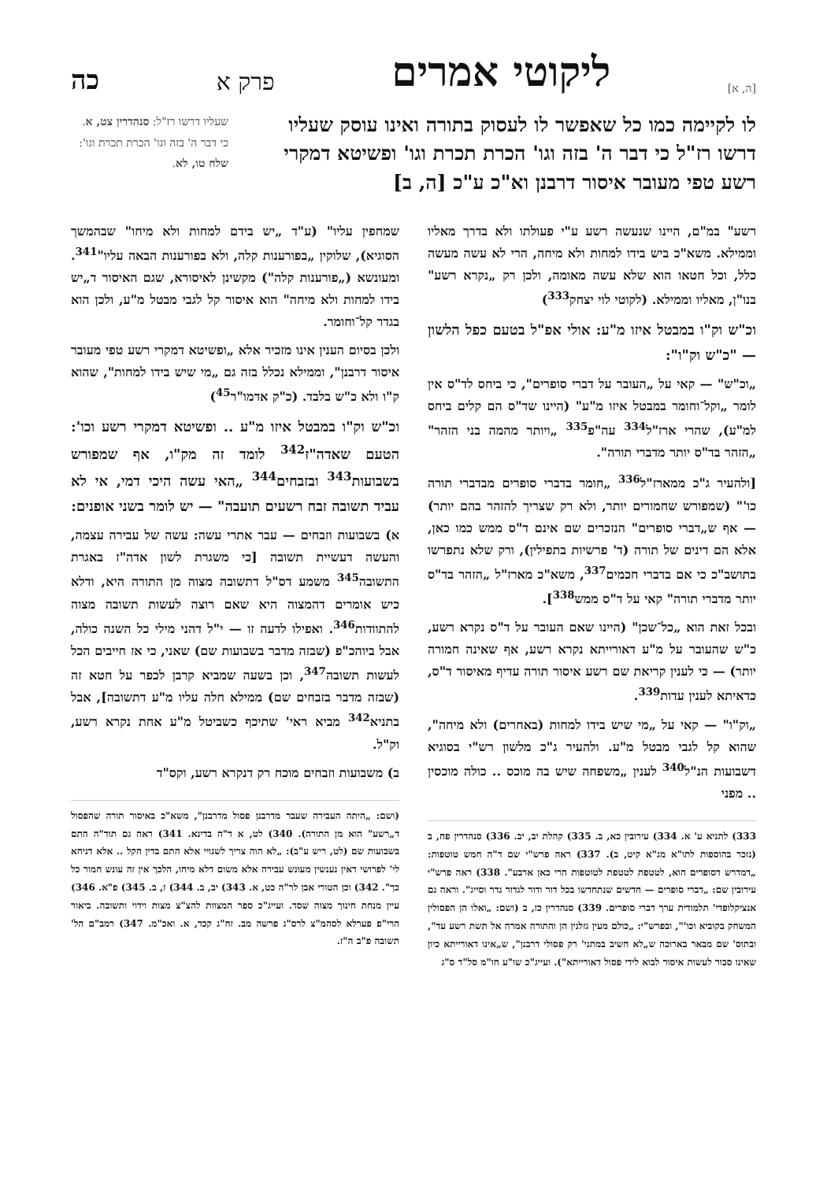[ה, א] ליקוטי אמרים פרק א כה
לו לקיימה כמו כל שאפשר לו לעסוק בתורה ואינו עוסק שעליו דרשו רז"ל כי דבר ה' בזה וגו' הכרת תכרת וגו' ופשיטא דמקרי רשע טפי מעובר איסור דרבנן וא"כ ע"כ [ה, ב]
שעליו דרשו רז"ל: סנהדרין צט, א. כי דבר ה' בזה וגו' הכרת תכרת וגו': שלח טו, לא.
רשע" במ"ם, היינו שנעשה רשע ע"י פעולתו ולא בדרך מאליו וממילא. משא"כ ביש בידו למחות ולא מיחה, הרי לא עשה מעשה כלל, וכל חטאו הוא שלא עשה מאומה, ולכן רק „נקרא רשע" בנו"ן, מאליו וממילא. (לקוטי לוי יצחק<sup>333</sup>)
וכ"ש וק"ו במבטל איזו מ"ע: אולי אפ"ל בטעם כפל הלשון — "כ"ש וק"ו":
„וכ"ש" — קאי על „העובר על דברי סופרים", כי ביחס לד"ס אין לומר „וקל־וחומר במבטל איזו מ"ע" (היינו שד"ס הם קלים ביחס למ"ע), שהרי ארז"ל<sup>334</sup> עה"פ<sup>335</sup> „ויותר מהמה בני הזהר" „הזהר בד"ס יותר מדברי תורה".
[ולהעיר ג"כ ממארז"ל<sup>336</sup> „חומר בדברי סופרים מבדברי תורה כו'" (שמפורש שחמורים יותר, ולא רק שצריך להזהר בהם יותר) — אף ש„דברי סופרים" הנזכרים שם אינם ד"ס ממש כמו כאן, אלא הם דינים של תורה (ד' פרשיות בתפילין), ורק שלא נתפרשו בתושב"כ כי אם בדברי חכמים<sup>337</sup>, משא"כ מארז"ל „הזהר בד"ס יותר מדברי תורה" קאי על ד"ס ממש<sup>338</sup>].
ובכל זאת הוא „כל־שכן" (היינו שאם העובר על ד"ס נקרא רשע, כ"ש שהעובר על מ"ע דאורייתא נקרא רשע, אף שאינה חמורה יותר) — כי לענין קריאת שם רשע איסור תורה עדיף מאיסור ד"ס, כדאיתא לענין עדות<sup>339</sup>.
„וק"ו" — קאי על „מי שיש בידו למחות (באחרים) ולא מיחה", שהוא קל לגבי מבטל מ"ע. ולהעיר ג"כ מלשון רש"י בסוגיא דשבועות הנ"ל<sup>340</sup> לענין „משפחה שיש בה מוכס .. כולה מוכסין .. מפני
333) לתניא ע' א. 334) עירובין כא, ב. 335) קהלת יב, יב. 336) סנהדרין פח, ב (נזכר בהוספות לתו"א מג"א קיט, ב). 337) ראה פרש"י שם ד"ה חמש טוטפות: „דמדרש דסופרים הוא, לטטפת לטטפת לטוטפות הרי כאן ארבע". 338) ראה פרש"י עירובין שם: „דברי סופרים — חדשים שנתחדשו בכל דור ודור לגדור גדר וסייג". וראה גם אנציקלופדי' תלמודית ערך דברי סופרים. 339) סנהדרין כז, ב (ושם: „ואלו הן הפסולין המשחק בקוביא וכו'", ובפרש"י: „כולם מעין גזלנין הן והתורה אמרה אל תשת רשע עד", ובתוס' שם מבאר בארוכה ש„לא חשיב במתני' רק פסולי דרבנן", ש„אינו דאורייתא כיון שאינו סבור לעשות איסור לבוא לידי פסול דאורייתא"). ועייג"כ שו"ע חו"מ סל"ד ס"ג
שמחפין עליו" (ע"ד „יש בידם למחות ולא מיחו" שבהמשך הסוגיא), שלוקין „בפורענות קלה, ולא בפורענות הבאה עליו"<sup>341</sup>. ומעונשא („פורענות קלה") מקשינן לאיסורא, שגם האיסור ד„יש בידו למחות ולא מיחה" הוא איסור קל לגבי מבטל מ"ע, ולכן הוא בגדר קל־וחומר.
ולכן בסיום הענין אינו מזכיר אלא „ופשיטא דמקרי רשע טפי מעובר איסור דרבנן", וממילא נכלל בזה גם „מי שיש בידו למחות", שהוא ק"ו ולא כ"ש בלבד. (כ"ק אדמו"ר<sup>45</sup>)
וכ"ש וק"ו במבטל איזו מ"ע .. ופשיטא דמקרי רשע וכו': הטעם שאדה"ז<sup>342</sup> לומד זה מק"ו, אף שמפורש בשבועות<sup>343</sup> ובזבחים<sup>344</sup> „האי עשה היכי דמי, אי לא עביד תשובה זבח רשעים תועבה" — יש לומר בשני אופנים:
א) בשבועות וזבחים — עבר אתרי עשה: עשה של עבירה עצמה, והעשה דעשיית תשובה [כי משגרת לשון אדה"ז באגרת התשובה<sup>345</sup> משמע דס"ל דתשובה מצוה מן התורה היא, ודלא כיש אומרים דהמצוה היא שאם רוצה לעשות תשובה מצוה להתוודות<sup>346</sup>. ואפילו לדעה זו — י"ל דהני מילי כל השנה כולה, אבל ביוהכ"פ (שבזה מדבר בשבועות שם) שאני, כי אז חייבים הכל לעשות תשובה<sup>347</sup>, וכן בשעה שמביא קרבן לכפר על חטא זה (שבזה מדבר בזבחים שם) ממילא חלה עליו מ"ע דתשובה], אבל בתניא<sup>342</sup> מביא ראי' שתיכף כשביטל מ"ע אחת נקרא רשע, וק"ל.
ב) משבועות וזבחים מוכח רק דנקרא רשע, וקס"ד
(ושם: „היתה העבירה שעבר מדרבנן פסול מדרבנן", משא"כ באיסור תורה שהפסול ד„רשע" הוא מן התורה). 340) לט, א ד"ה בדינא. 341) ראה גם תוד"ה התם בשבועות שם (לט, ריש ע"ב): „לא הוה צריך לשנויי אלא התם בדין הקל .. אלא דניחא לי' לפרושי דאין נענשין מעונש עבירה אלא משום דלא מיחו, הלכך אין זה עונש חמור כל כך". 342) וכן הטורי אבן לר"ה כט, א. 343) יב, ב. 344) ז, ב. 345) פ"א. 346) עיין מנחת חינוך מצוה שסד. ועייג"כ ספר המצוות להצ"צ מצות וידוי ותשובה. ביאור הרי"פ פערלא לסהמ"צ לרס"ג פרשה מב. זח"ג קכד, א. ואכ"מ. 347) רמב"ם הל' תשובה פ"ב ה"ז.